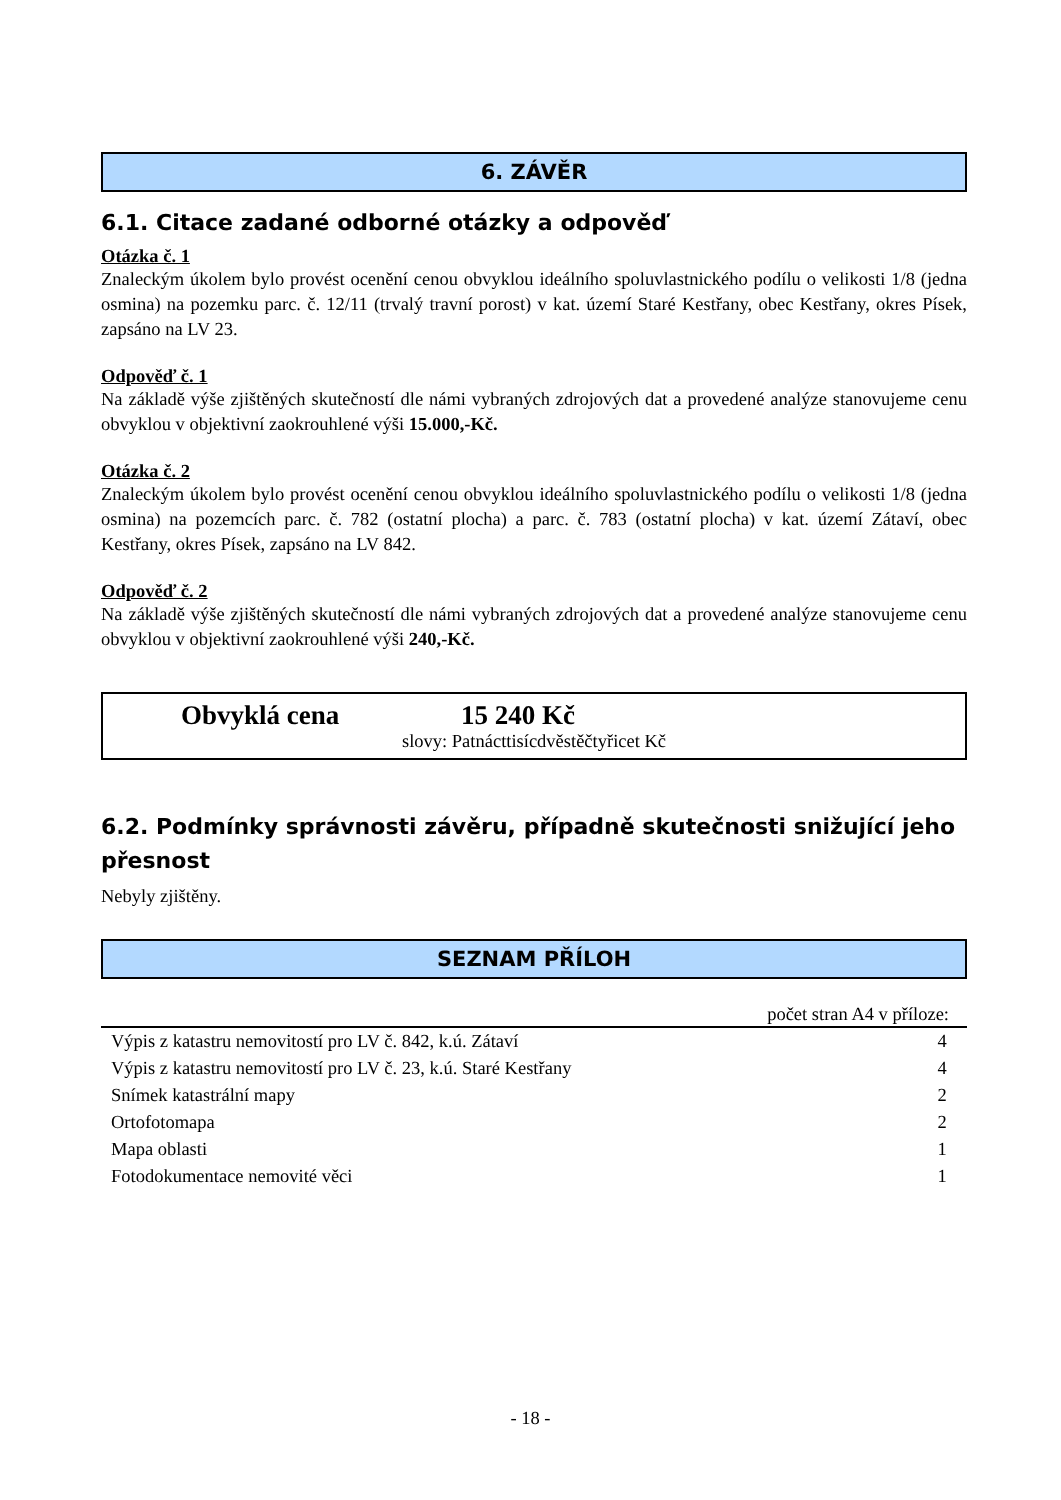6. ZÁVĚR
6.1. Citace zadané odborné otázky a odpověď
Otázka č. 1
Znaleckým úkolem bylo provést ocenění cenou obvyklou ideálního spoluvlastnického podílu o velikosti 1/8 (jedna osmina) na pozemku parc. č. 12/11 (trvalý travní porost) v kat. území Staré Kestřany, obec Kestřany, okres Písek, zapsáno na LV 23.
Odpověď č. 1
Na základě výše zjištěných skutečností dle námi vybraných zdrojových dat a provedené analýze stanovujeme cenu obvyklou v objektivní zaokrouhlené výši 15.000,-Kč.
Otázka č. 2
Znaleckým úkolem bylo provést ocenění cenou obvyklou ideálního spoluvlastnického podílu o velikosti 1/8 (jedna osmina) na pozemcích parc. č. 782 (ostatní plocha) a parc. č. 783 (ostatní plocha) v kat. území Zátaví, obec Kestřany, okres Písek, zapsáno na LV 842.
Odpověď č. 2
Na základě výše zjištěných skutečností dle námi vybraných zdrojových dat a provedené analýze stanovujeme cenu obvyklou v objektivní zaokrouhlené výši 240,-Kč.
Obvyklá cena 15 240 Kč
slovy: Patnácttisícdvěstěčtyřicet Kč
6.2. Podmínky správnosti závěru, případně skutečnosti snižující jeho přesnost
Nebyly zjištěny.
SEZNAM PŘÍLOH
| počet stran A4 v příloze: | |
| --- | --- |
| Výpis z katastru nemovitostí pro LV č. 842, k.ú. Zátaví | 4 |
| Výpis z katastru nemovitostí pro LV č. 23, k.ú. Staré Kestřany | 4 |
| Snímek katastrální mapy | 2 |
| Ortofotomapa | 2 |
| Mapa oblasti | 1 |
| Fotodokumentace nemovité věci | 1 |
- 18 -